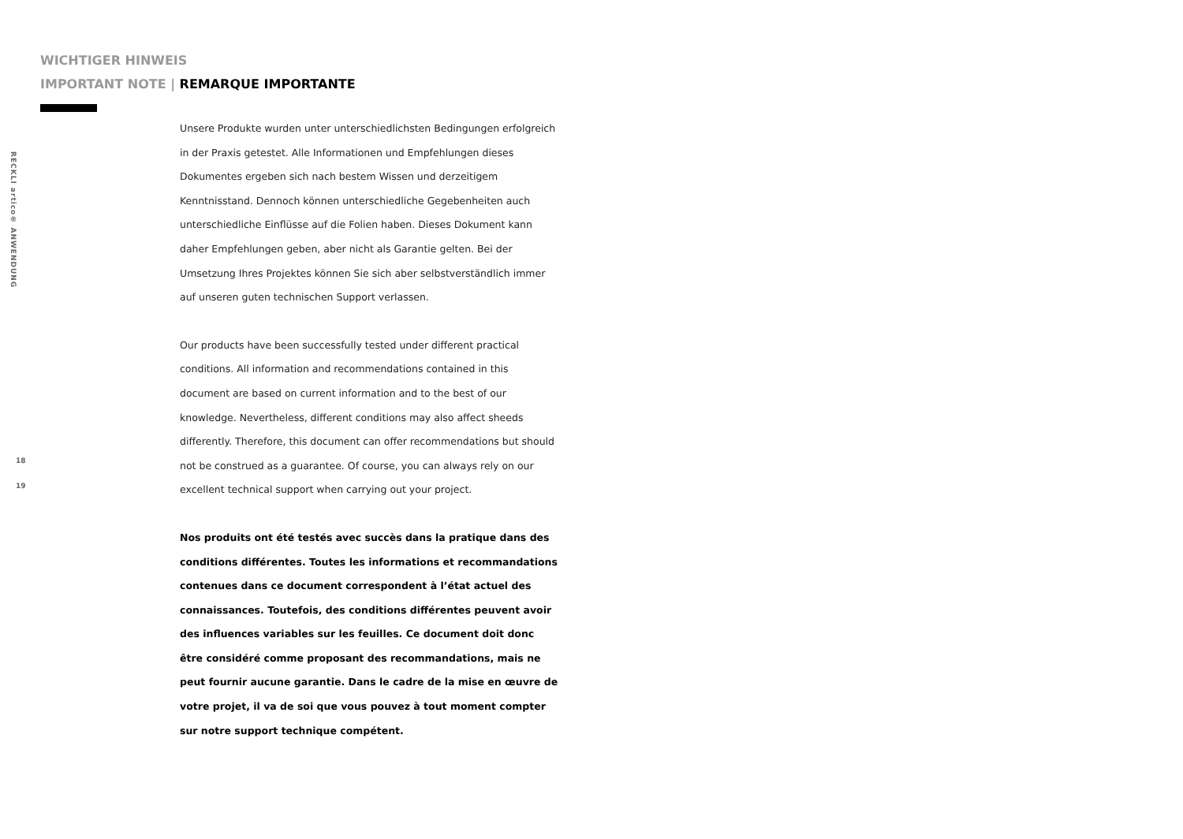RECKLI artico® ANWENDUNG
18
19
WICHTIGER HINWEIS
IMPORTANT NOTE | REMARQUE IMPORTANTE
Unsere Produkte wurden unter unterschiedlichsten Bedingungen erfolgreich in der Praxis getestet. Alle Informationen und Empfehlungen dieses Dokumentes ergeben sich nach bestem Wissen und derzeitigem Kenntnisstand. Dennoch können unterschiedliche Gegebenheiten auch unterschiedliche Einflüsse auf die Folien haben. Dieses Dokument kann daher Empfehlungen geben, aber nicht als Garantie gelten. Bei der Umsetzung Ihres Projektes können Sie sich aber selbstverständlich immer auf unseren guten technischen Support verlassen.
Our products have been successfully tested under different practical conditions. All information and recommendations contained in this document are based on current information and to the best of our knowledge. Nevertheless, different conditions may also affect sheeds differently. Therefore, this document can offer recommendations but should not be construed as a guarantee. Of course, you can always rely on our excellent technical support when carrying out your project.
Nos produits ont été testés avec succès dans la pratique dans des conditions différentes. Toutes les informations et recommandations contenues dans ce document correspondent à l’état actuel des connaissances. Toutefois, des conditions différentes peuvent avoir des influences variables sur les feuilles. Ce document doit donc être considéré comme proposant des recommandations, mais ne peut fournir aucune garantie. Dans le cadre de la mise en œuvre de votre projet, il va de soi que vous pouvez à tout moment compter sur notre support technique compétent.